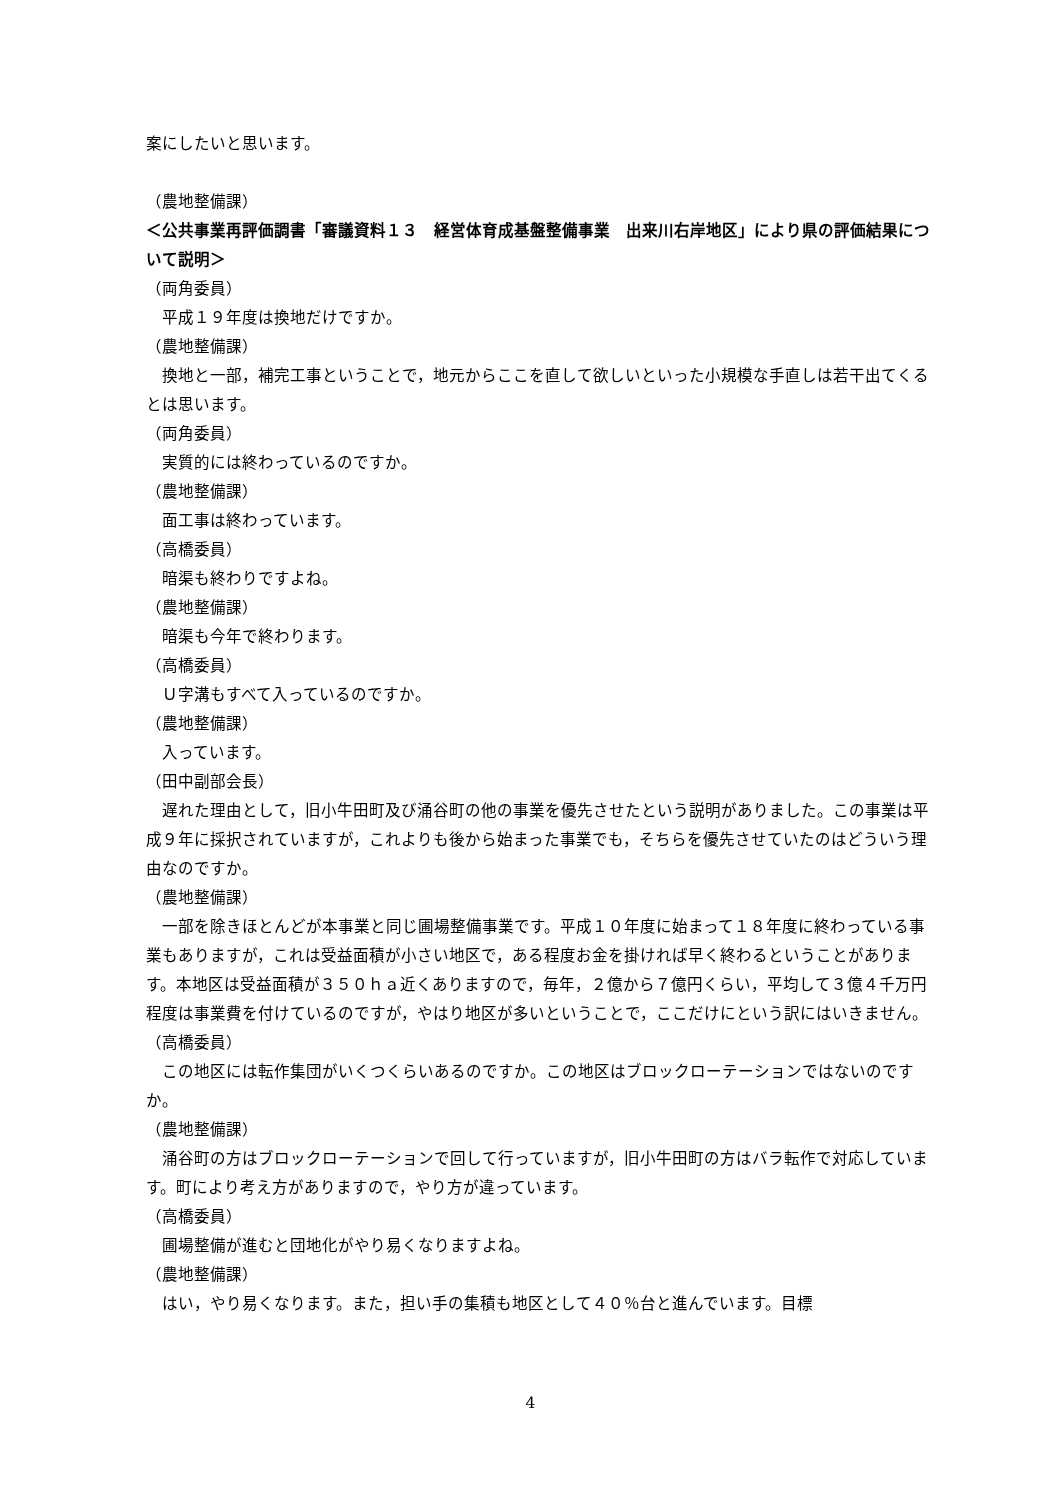案にしたいと思います。
（農地整備課）
＜公共事業再評価調書「審議資料１３　経営体育成基盤整備事業　出来川右岸地区」により県の評価結果について説明＞
（両角委員）
平成１９年度は換地だけですか。
（農地整備課）
換地と一部，補完工事ということで，地元からここを直して欲しいといった小規模な手直しは若干出てくるとは思います。
（両角委員）
実質的には終わっているのですか。
（農地整備課）
面工事は終わっています。
（高橋委員）
暗渠も終わりですよね。
（農地整備課）
暗渠も今年で終わります。
（高橋委員）
Ｕ字溝もすべて入っているのですか。
（農地整備課）
入っています。
（田中副部会長）
遅れた理由として，旧小牛田町及び涌谷町の他の事業を優先させたという説明がありました。この事業は平成９年に採択されていますが，これよりも後から始まった事業でも，そちらを優先させていたのはどういう理由なのですか。
（農地整備課）
一部を除きほとんどが本事業と同じ圃場整備事業です。平成１０年度に始まって１８年度に終わっている事業もありますが，これは受益面積が小さい地区で，ある程度お金を掛ければ早く終わるということがあります。本地区は受益面積が３５０ｈａ近くありますので，毎年，２億から７億円くらい，平均して３億４千万円程度は事業費を付けているのですが，やはり地区が多いということで，ここだけにという訳にはいきません。
（高橋委員）
この地区には転作集団がいくつくらいあるのですか。この地区はブロックローテーションではないのですか。
（農地整備課）
涌谷町の方はブロックローテーションで回して行っていますが，旧小牛田町の方はバラ転作で対応しています。町により考え方がありますので，やり方が違っています。
（高橋委員）
圃場整備が進むと団地化がやり易くなりますよね。
（農地整備課）
はい，やり易くなります。また，担い手の集積も地区として４０％台と進んでいます。目標
4